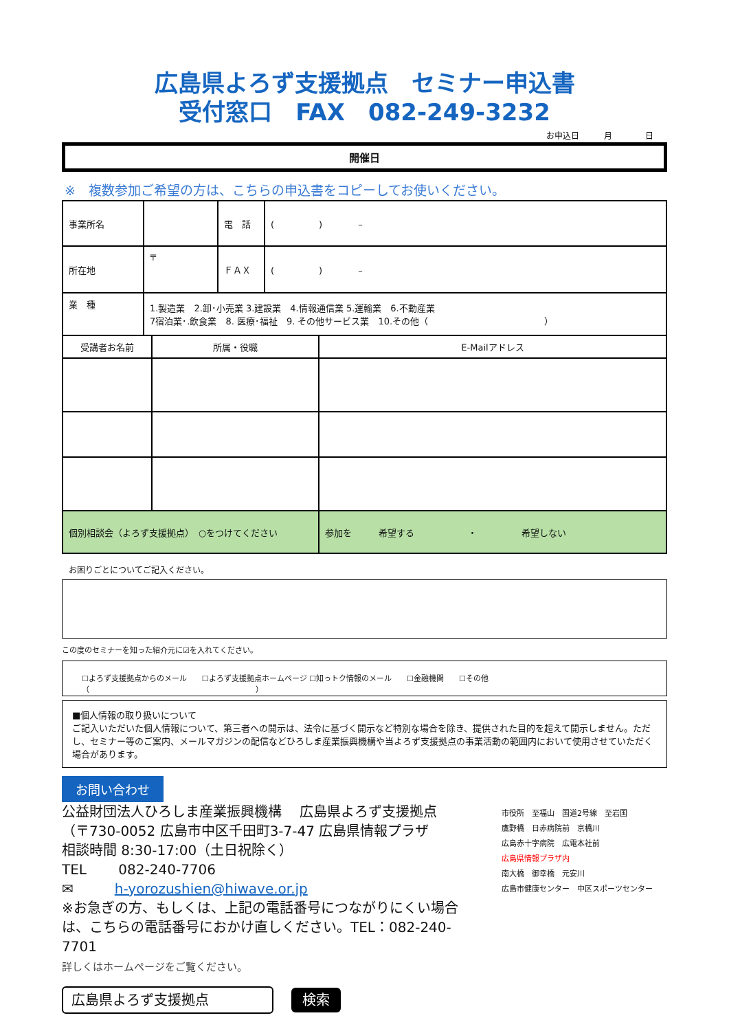広島県よろず支援拠点　セミナー申込書
受付窓口　FAX　082-249-3232
お申込日　　　月　　　　日
開催日
※　複数参加ご希望の方は、こちらの申込書をコピーしてお使いください。
| 事業所名 | | 電 話 | ( ) – |
| 所在地 | 〒 | ＦＡＸ | ( ) – |
| 業 種 | 1.製造業 2.卸･小売業 3.建設業 4.情報通信業 5.運輸業 6.不動産業 7宿泊業･.飲食業 8. 医療･福祉 9. その他サービス業 10.その他（ ） | | |
| 受講者お名前 | 所属・役職 | E-Mailアドレス |
| --- | --- | --- |
| 個別相談会（よろず支援拠点） ○をつけてください | | 参加を 希望する ・ 希望しない |
お困りごとについてご記入ください。
この度のセミナーを知った紹介元に☑を入れてください。
☐よろず支援拠点からのメール　　☐よろず支援拠点ホームページ ☐知っトク情報のメール　　☐金融機関　　☐その他（　　　　　　　　　　　　　　　　　　　　　　）
■個人情報の取り扱いについて
ご記入いただいた個人情報について、第三者への開示は、法令に基づく開示など特別な場合を除き、提供された目的を超えて開示しません。ただし、セミナー等のご案内、メールマガジンの配信などひろしま産業振興機構や当よろず支援拠点の事業活動の範囲内において使用させていただく場合があります。
お問い合わせ
公益財団法人ひろしま産業振興機構　 広島県よろず支援拠点
（〒730-0052 広島市中区千田町3-7-47 広島県情報プラザ
相談時間 8:30-17:00（土日祝除く）
TEL　　 082-240-7706
✉　　　h-yorozushien@hiwave.or.jp
※お急ぎの方、もしくは、上記の電話番号につながりにくい場合は、こちらの電話番号におかけ直しください。TEL：082-240-7701
詳しくはホームページをご覧ください。
広島県よろず支援拠点　 検索
市役所　至福山　国道2号線　至岩国
鷹野橋　日赤病院前　京橋川
広島赤十字病院　広電本社前
広島県情報プラザ内
南大橋　御幸橋　元安川
広島市健康センター　中区スポーツセンター